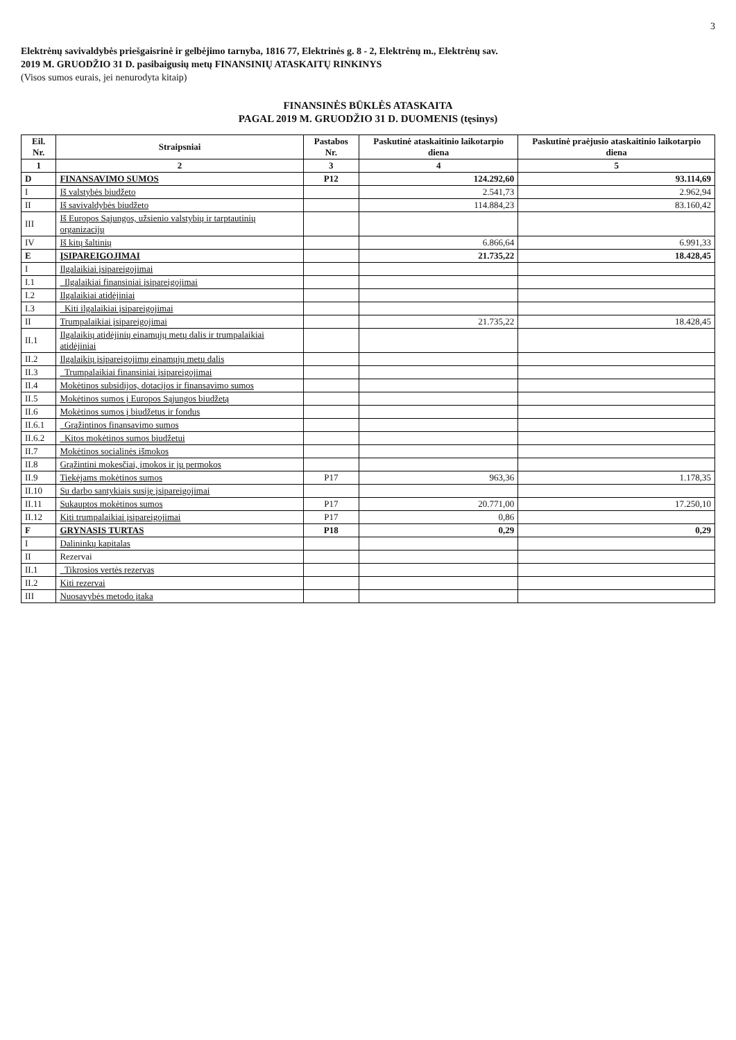3
Elektrėnų savivaldybės priešgaisrinė ir gelbėjimo tarnyba, 1816 77, Elektrinės g. 8 - 2, Elektrėnų m., Elektrėnų sav.
2019 M. GRUODŽIO 31 D. pasibaigusių metų FINANSINIŲ ATASKAITŲ RINKINYS
(Visos sumos eurais, jei nenurodyta kitaip)
FINANSINĖS BŪKLĖS ATASKAITA
PAGAL 2019 M. GRUODŽIO 31 D. DUOMENIS (tęsinys)
| Eil. Nr. | Straipsniai | Pastabos Nr. | Paskutinė ataskaitinio laikotarpio diena | Paskutinė praėjusio ataskaitinio laikotarpio diena |
| --- | --- | --- | --- | --- |
| 1 | 2 | 3 | 4 | 5 |
| D | FINANSAVIMO SUMOS | P12 | 124.292,60 | 93.114,69 |
| I | Iš valstybės biudžeto | | 2.541,73 | 2.962,94 |
| II | Iš savivaldybės biudžeto | | 114.884,23 | 83.160,42 |
| III | Iš Europos Sąjungos, užsienio valstybių ir tarptautinių organizacijų | | | |
| IV | Iš kitų šaltinių | | 6.866,64 | 6.991,33 |
| E | ĮSIPAREIGOJIMAI | | 21.735,22 | 18.428,45 |
| I | Ilgalaikiai įsipareigojimai | | | |
| I.1 | Ilgalaikiai finansiniai įsipareigojimai | | | |
| I.2 | Ilgalaikiai atidėjiniai | | | |
| I.3 | Kiti ilgalaikiai įsipareigojimai | | | |
| II | Trumpalaikiai įsipareigojimai | | 21.735,22 | 18.428,45 |
| II.1 | Ilgalaikių atidėjinių einamųjų metų dalis ir trumpalaikiai atidėjiniai | | | |
| II.2 | Ilgalaikių įsipareigojimų einamųjų metų dalis | | | |
| II.3 | Trumpalaikiai finansiniai įsipareigojimai | | | |
| II.4 | Mokėtinos subsidijos, dotacijos ir finansavimo sumos | | | |
| II.5 | Mokėtinos sumos į Europos Sąjungos biudžetą | | | |
| II.6 | Mokėtinos sumos į biudžetus ir fondus | | | |
| II.6.1 | Grąžintinos finansavimo sumos | | | |
| II.6.2 | Kitos mokėtinos sumos biudžetui | | | |
| II.7 | Mokėtinos socialinės išmokos | | | |
| II.8 | Grąžintini mokesčiai, įmokos ir jų permokos | | | |
| II.9 | Tiekėjams mokėtinos sumos | P17 | 963,36 | 1.178,35 |
| II.10 | Su darbo santykiais susiję įsipareigojimai | | | |
| II.11 | Sukauptos mokėtinos sumos | P17 | 20.771,00 | 17.250,10 |
| II.12 | Kiti trumpalaikiai įsipareigojimai | P17 | 0,86 | |
| F | GRYNASIS TURTAS | P18 | 0,29 | 0,29 |
| I | Dalininkų kapitalas | | | |
| II | Rezervai | | | |
| II.1 | Tikrosios vertės rezervas | | | |
| II.2 | Kiti rezervai | | | |
| III | Nuosavybės metodo įtaka | | | |